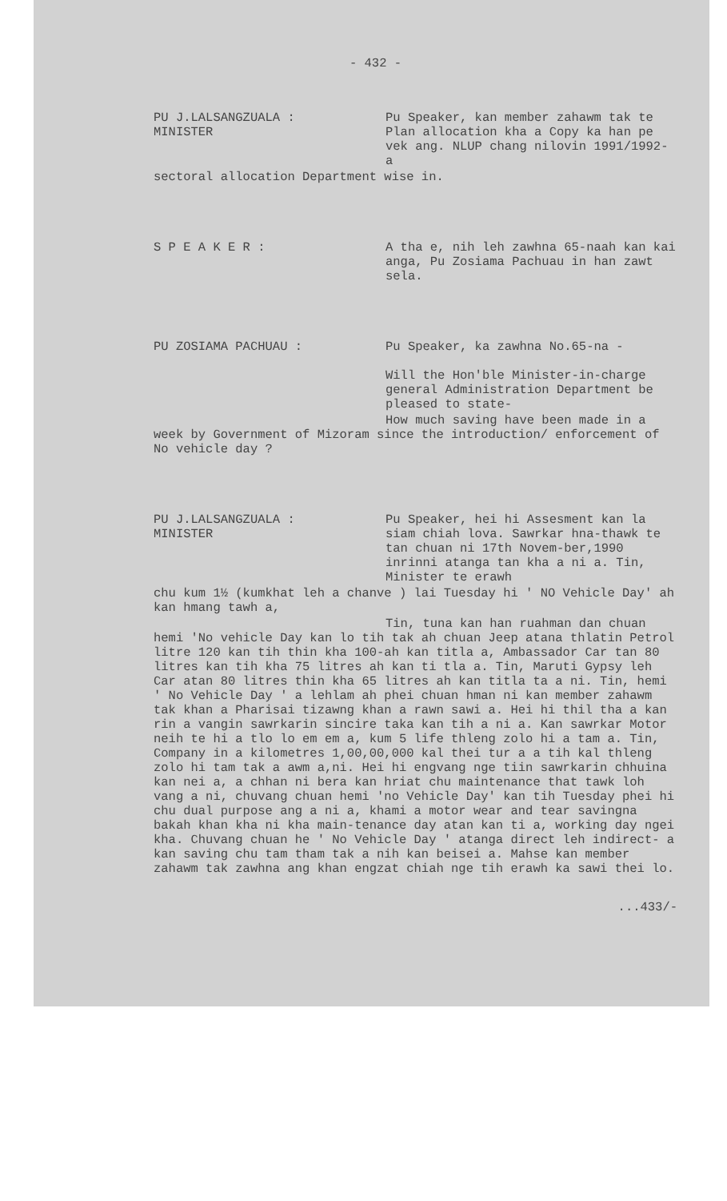- 432 -
PU J.LALSANGZUALA :
MINISTER
Pu Speaker, kan member zahawm tak te Plan allocation kha a Copy ka han pe vek ang. NLUP chang nilovin 1991/1992- a
sectoral allocation Department wise in.
S P E A K E R : A tha e, nih leh zawhna 65-naah kan kai anga, Pu Zosiama Pachuau in han zawt sela.
PU ZOSIAMA PACHUAU : Pu Speaker, ka zawhna No.65-na -
Will the Hon'ble Minister-in-charge general Administration Department be pleased to state-
How much saving have been made in a week by Government of Mizoram since the introduction/ enforcement of No vehicle day ?
PU J.LALSANGZUALA :
MINISTER
Pu Speaker, hei hi Assesment kan la siam chiah lova. Sawrkar hna-thawk te tan chuan ni 17th Novem-ber,1990 inrinni atanga tan kha a ni a. Tin, Minister te erawh
chu kum 1½ (kumkhat leh a chanve ) lai Tuesday hi ' NO Vehicle Day' ah kan hmang tawh a,
Tin, tuna kan han ruahman dan chuan hemi 'No vehicle Day kan lo tih tak ah chuan Jeep atana thlatin Petrol litre 120 kan tih thin kha 100-ah kan titla a, Ambassador Car tan 80 litres kan tih kha 75 litres ah kan ti tla a. Tin, Maruti Gypsy leh Car atan 80 litres thin kha 65 litres ah kan titla ta a ni. Tin, hemi ' No Vehicle Day ' a lehlam ah phei chuan hman ni kan member zahawm tak khan a Pharisai tizawng khan a rawn sawi a. Hei hi thil tha a kan rin a vangin sawrkarin sincire taka kan tih a ni a. Kan sawrkar Motor neih te hi a tlo lo em em a, kum 5 life thleng zolo hi a tam a. Tin, Company in a kilometres 1,00,00,000 kal thei tur a a tih kal thleng zolo hi tam tak a awm a,ni. Hei hi engvang nge tiin sawrkarin chhuina kan nei a, a chhan ni bera kan hriat chu maintenance that tawk loh vang a ni, chuvang chuan hemi 'no Vehicle Day' kan tih Tuesday phei hi chu dual purpose ang a ni a, khami a motor wear and tear savingna bakah khan kha ni kha main-tenance day atan kan ti a, working day ngei kha. Chuvang chuan he ' No Vehicle Day ' atanga direct leh indirect- a kan saving chu tam tham tak a nih kan beisei a. Mahse kan member zahawm tak zawhna ang khan engzat chiah nge tih erawh ka sawi thei lo.
...433/-